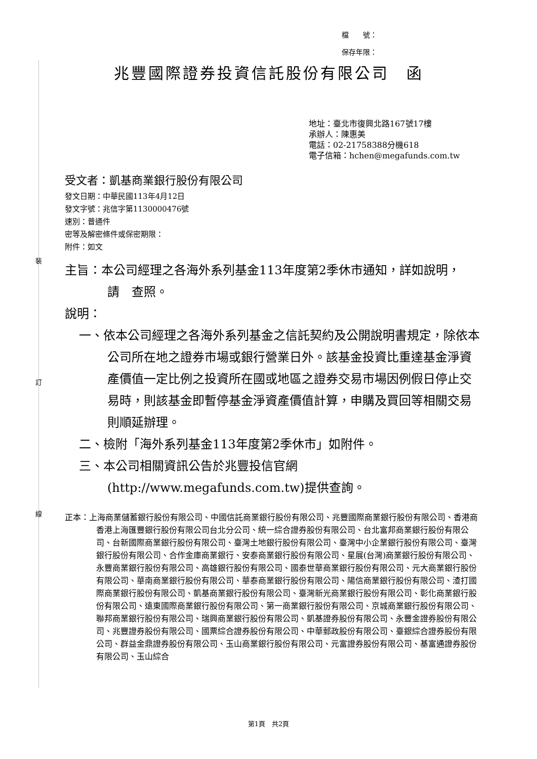裝
訂
線
檔　　號：
保存年限：
兆豐國際證券投資信託股份有限公司　函
地址：臺北市復興北路167號17樓
承辦人：陳惠美
電話：02-21758388分機618
電子信箱：hchen@megafunds.com.tw
受文者：凱基商業銀行股份有限公司
發文日期：中華民國113年4月12日
發文字號：兆信字第1130000476號
速別：普通件
密等及解密條件或保密期限：
附件：如文
主旨：本公司經理之各海外系列基金113年度第2季休市通知，詳如說明，　請　查照。
說明：
一、依本公司經理之各海外系列基金之信託契約及公開說明書規定，除依本公司所在地之證券市場或銀行營業日外。該基金投資比重達基金淨資產價值一定比例之投資所在國或地區之證券交易市場因例假日停止交易時，則該基金即暫停基金淨資產價值計算，申購及買回等相關交易則順延辦理。
二、檢附「海外系列基金113年度第2季休市」如附件。
三、本公司相關資訊公告於兆豐投信官網(http://www.megafunds.com.tw)提供查詢。
正本：上海商業儲蓄銀行股份有限公司、中國信託商業銀行股份有限公司、兆豐國際商業銀行股份有限公司、香港商香港上海匯豐銀行股份有限公司台北分公司、統一綜合證券股份有限公司、台北富邦商業銀行股份有限公司、台新國際商業銀行股份有限公司、臺灣土地銀行股份有限公司、臺灣中小企業銀行股份有限公司、臺灣銀行股份有限公司、合作金庫商業銀行、安泰商業銀行股份有限公司、星展(台灣)商業銀行股份有限公司、永豐商業銀行股份有限公司、高雄銀行股份有限公司、國泰世華商業銀行股份有限公司、元大商業銀行股份有限公司、華南商業銀行股份有限公司、華泰商業銀行股份有限公司、陽信商業銀行股份有限公司、渣打國際商業銀行股份有限公司、凱基商業銀行股份有限公司、臺灣新光商業銀行股份有限公司、彰化商業銀行股份有限公司、遠東國際商業銀行股份有限公司、第一商業銀行股份有限公司、京城商業銀行股份有限公司、聯邦商業銀行股份有限公司、瑞興商業銀行股份有限公司、凱基證券股份有限公司、永豐金證券股份有限公司、兆豐證券股份有限公司、國票綜合證券股份有限公司、中華郵政股份有限公司、臺銀綜合證券股份有限公司、群益金鼎證券股份有限公司、玉山商業銀行股份有限公司、元富證券股份有限公司、基富通證券股份有限公司、玉山綜合
第1頁　共2頁